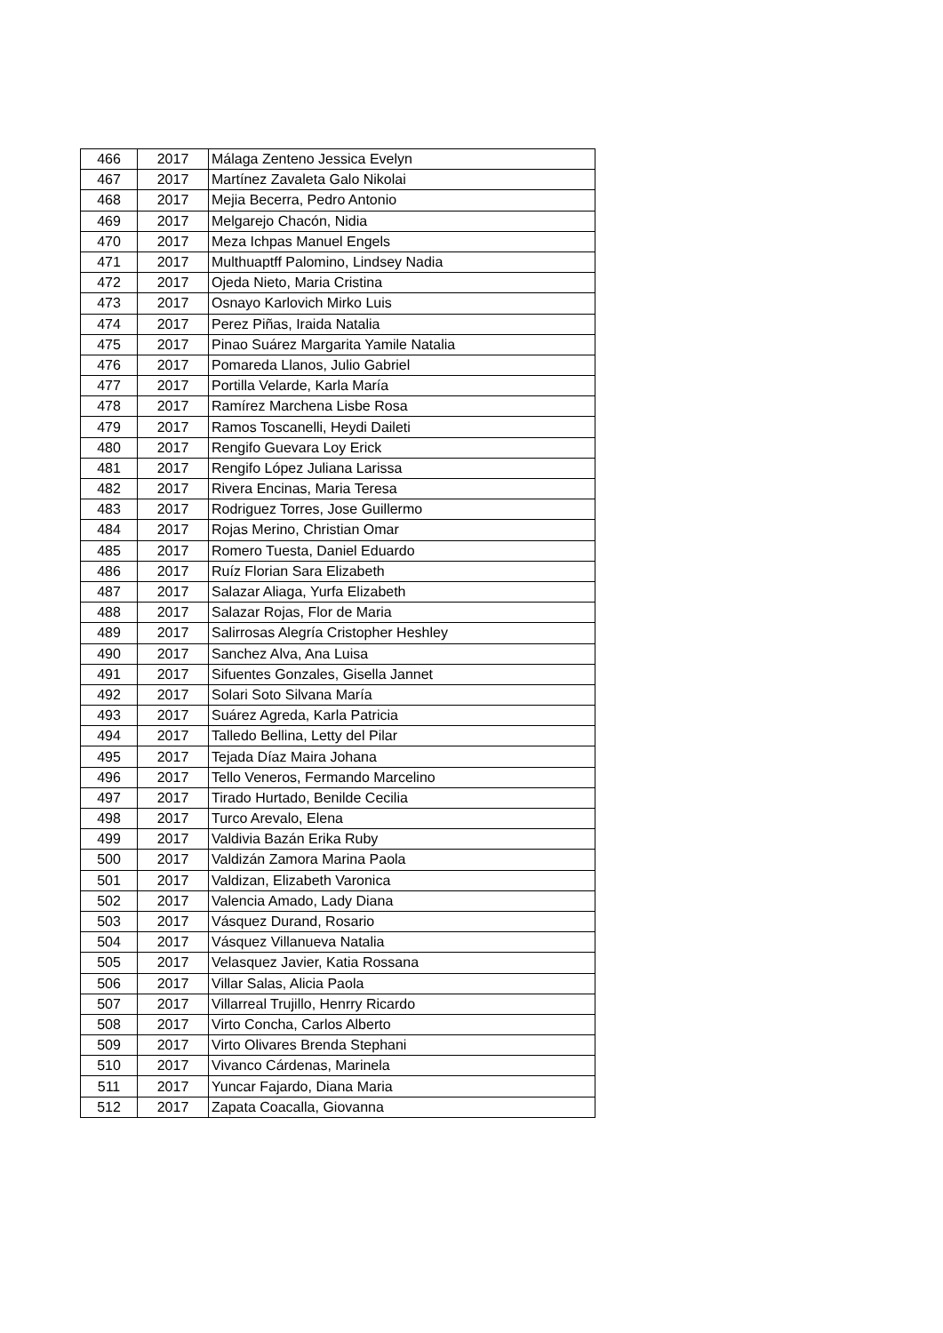| 466 | 2017 | Málaga Zenteno Jessica Evelyn |
| 467 | 2017 | Martínez Zavaleta Galo Nikolai |
| 468 | 2017 | Mejia Becerra, Pedro Antonio |
| 469 | 2017 | Melgarejo Chacón, Nidia |
| 470 | 2017 | Meza Ichpas Manuel Engels |
| 471 | 2017 | Multhuaptff Palomino, Lindsey Nadia |
| 472 | 2017 | Ojeda Nieto, Maria Cristina |
| 473 | 2017 | Osnayo Karlovich Mirko Luis |
| 474 | 2017 | Perez Piñas, Iraida Natalia |
| 475 | 2017 | Pinao Suárez Margarita Yamile Natalia |
| 476 | 2017 | Pomareda Llanos, Julio Gabriel |
| 477 | 2017 | Portilla Velarde, Karla María |
| 478 | 2017 | Ramírez Marchena Lisbe Rosa |
| 479 | 2017 | Ramos Toscanelli, Heydi Daileti |
| 480 | 2017 | Rengifo Guevara Loy Erick |
| 481 | 2017 | Rengifo López Juliana Larissa |
| 482 | 2017 | Rivera Encinas, Maria Teresa |
| 483 | 2017 | Rodriguez Torres, Jose Guillermo |
| 484 | 2017 | Rojas Merino, Christian Omar |
| 485 | 2017 | Romero Tuesta, Daniel Eduardo |
| 486 | 2017 | Ruíz Florian Sara Elizabeth |
| 487 | 2017 | Salazar Aliaga, Yurfa Elizabeth |
| 488 | 2017 | Salazar Rojas, Flor de Maria |
| 489 | 2017 | Salirrosas Alegría Cristopher Heshley |
| 490 | 2017 | Sanchez Alva, Ana Luisa |
| 491 | 2017 | Sifuentes Gonzales, Gisella Jannet |
| 492 | 2017 | Solari Soto Silvana María |
| 493 | 2017 | Suárez Agreda, Karla Patricia |
| 494 | 2017 | Talledo Bellina, Letty del Pilar |
| 495 | 2017 | Tejada Díaz Maira Johana |
| 496 | 2017 | Tello Veneros, Fermando Marcelino |
| 497 | 2017 | Tirado Hurtado, Benilde Cecilia |
| 498 | 2017 | Turco Arevalo, Elena |
| 499 | 2017 | Valdivia Bazán Erika Ruby |
| 500 | 2017 | Valdizán Zamora Marina Paola |
| 501 | 2017 | Valdizan, Elizabeth Varonica |
| 502 | 2017 | Valencia Amado, Lady Diana |
| 503 | 2017 | Vásquez Durand, Rosario |
| 504 | 2017 | Vásquez Villanueva Natalia |
| 505 | 2017 | Velasquez Javier, Katia Rossana |
| 506 | 2017 | Villar Salas, Alicia Paola |
| 507 | 2017 | Villarreal Trujillo, Henrry Ricardo |
| 508 | 2017 | Virto Concha, Carlos Alberto |
| 509 | 2017 | Virto Olivares Brenda Stephani |
| 510 | 2017 | Vivanco Cárdenas, Marinela |
| 511 | 2017 | Yuncar Fajardo, Diana Maria |
| 512 | 2017 | Zapata Coacalla, Giovanna |